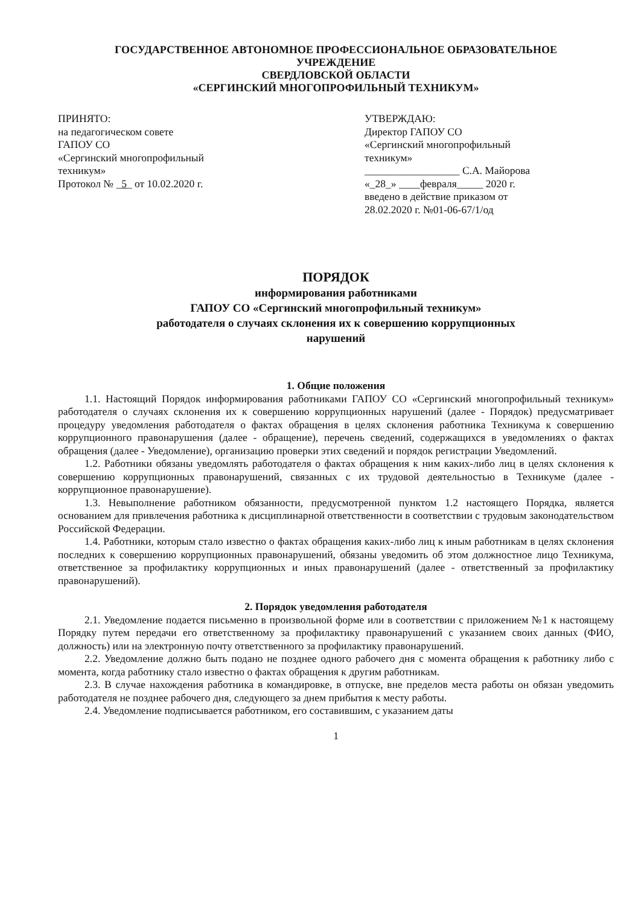ГОСУДАРСТВЕННОЕ АВТОНОМНОЕ ПРОФЕССИОНАЛЬНОЕ ОБРАЗОВАТЕЛЬНОЕ
УЧРЕЖДЕНИЕ
СВЕРДЛОВСКОЙ ОБЛАСТИ
«СЕРГИНСКИЙ МНОГОПРОФИЛЬНЫЙ ТЕХНИКУМ»
ПРИНЯТО:
на педагогическом совете
ГАПОУ СО
«Сергинский многопрофильный
техникум»
Протокол № _5_ от 10.02.2020 г.
УТВЕРЖДАЮ:
Директор ГАПОУ СО
«Сергинский многопрофильный
техникум»
__________________ С.А. Майорова
«_28_» ____февраля_____ 2020 г.
введено в действие приказом от
28.02.2020 г. №01-06-67/1/од
ПОРЯДОК
информирования работниками
ГАПОУ СО «Сергинский многопрофильный техникум»
работодателя о случаях склонения их к совершению коррупционных
нарушений
1. Общие положения
1.1. Настоящий Порядок информирования работниками ГАПОУ СО «Сергинский многопрофильный техникум» работодателя о случаях склонения их к совершению коррупционных нарушений (далее - Порядок) предусматривает процедуру уведомления работодателя о фактах обращения в целях склонения работника Техникума к совершению коррупционного правонарушения (далее - обращение), перечень сведений, содержащихся в уведомлениях о фактах обращения (далее - Уведомление), организацию проверки этих сведений и порядок регистрации Уведомлений.
1.2. Работники обязаны уведомлять работодателя о фактах обращения к ним каких-либо лиц в целях склонения к совершению коррупционных правонарушений, связанных с их трудовой деятельностью в Техникуме (далее - коррупционное правонарушение).
1.3. Невыполнение работником обязанности, предусмотренной пунктом 1.2 настоящего Порядка, является основанием для привлечения работника к дисциплинарной ответственности в соответствии с трудовым законодательством Российской Федерации.
1.4. Работники, которым стало известно о фактах обращения каких-либо лиц к иным работникам в целях склонения последних к совершению коррупционных правонарушений, обязаны уведомить об этом должностное лицо Техникума, ответственное за профилактику коррупционных и иных правонарушений (далее - ответственный за профилактику правонарушений).
2. Порядок уведомления работодателя
2.1. Уведомление подается письменно в произвольной форме или в соответствии с приложением №1 к настоящему Порядку путем передачи его ответственному за профилактику правонарушений с указанием своих данных (ФИО, должность) или на электронную почту ответственного за профилактику правонарушений.
2.2. Уведомление должно быть подано не позднее одного рабочего дня с момента обращения к работнику либо с момента, когда работнику стало известно о фактах обращения к другим работникам.
2.3. В случае нахождения работника в командировке, в отпуске, вне пределов места работы он обязан уведомить работодателя не позднее рабочего дня, следующего за днем прибытия к месту работы.
2.4. Уведомление подписывается работником, его составившим, с указанием даты
1